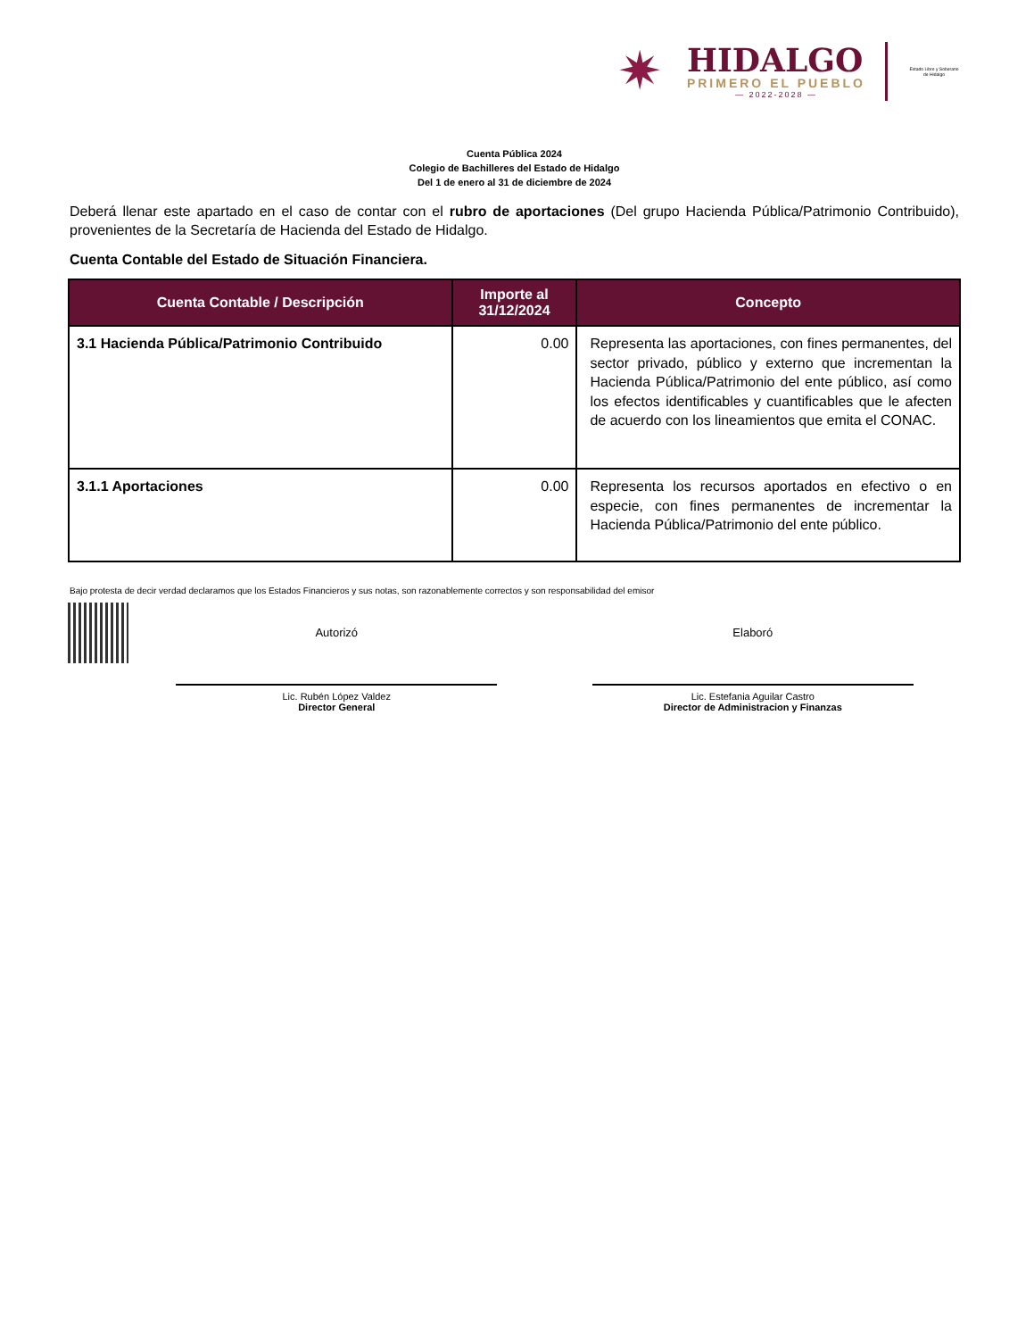✷
HIDALGO
PRIMERO EL PUEBLO
— 2022-2028 —
Estado Libre y Soberano de Hidalgo
Cuenta Pública 2024
Colegio de Bachilleres del Estado de Hidalgo
Del 1 de enero al 31 de diciembre de 2024
Deberá llenar este apartado en el caso de contar con el rubro de aportaciones (Del grupo Hacienda Pública/Patrimonio Contribuido), provenientes de la Secretaría de Hacienda del Estado de Hidalgo.
Cuenta Contable del Estado de Situación Financiera.
| Cuenta Contable / Descripción | Importe al 31/12/2024 | Concepto |
| --- | --- | --- |
| 3.1 Hacienda Pública/Patrimonio Contribuido | 0.00 | Representa las aportaciones, con fines permanentes, del sector privado, público y externo que incrementan la Hacienda Pública/Patrimonio del ente público, así como los efectos identificables y cuantificables que le afecten de acuerdo con los lineamientos que emita el CONAC. |
| 3.1.1 Aportaciones | 0.00 | Representa los recursos aportados en efectivo o en especie, con fines permanentes de incrementar la Hacienda Pública/Patrimonio del ente público. |
Bajo protesta de decir verdad declaramos que los Estados Financieros y sus notas, son razonablemente correctos y son responsabilidad del emisor
Autorizó
Lic. Rubén López Valdez
Director General
Elaboró
Lic. Estefania Aguilar Castro
Director de Administracion y Finanzas